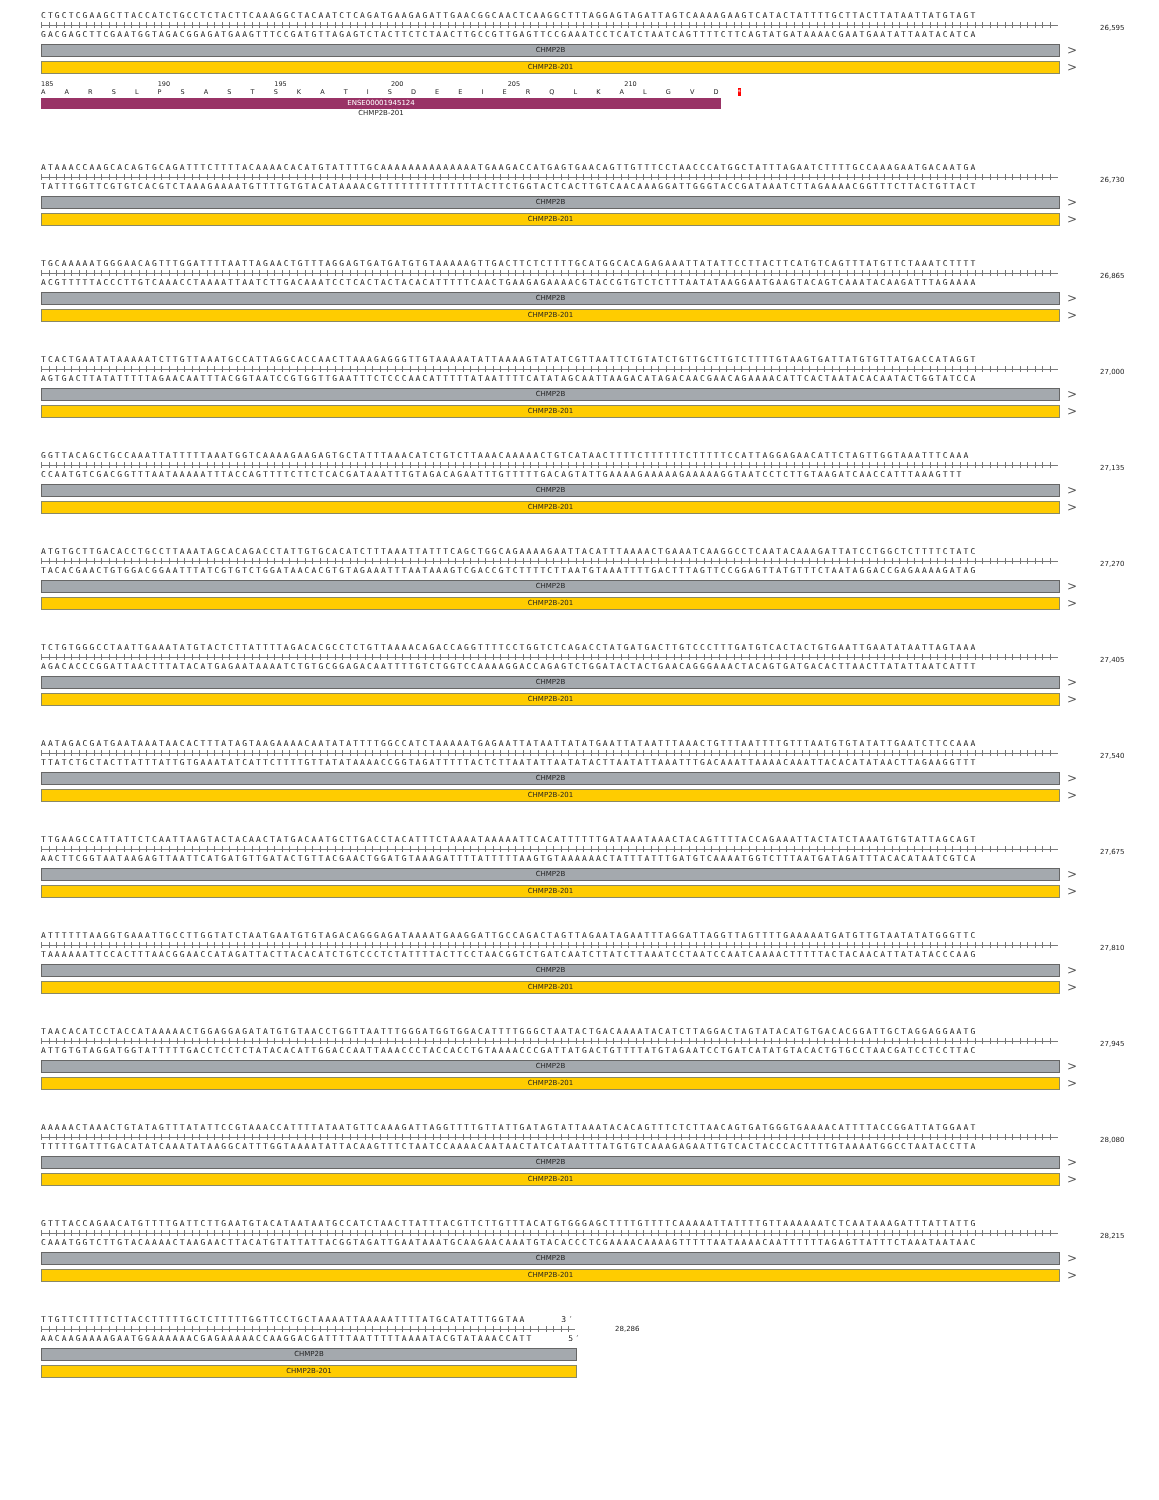CTGCTCGAAGCTTACCATCTGCCTCTACTTCAAAGGCTACAATCTCAGATGAAGAGATTGAACGGCAACTCAAGGCTTTAGGAGTAGATTAGTCAAAAGAAGTCATACTATTTTGCTTACTTATAATTATGTAGT
GACGAGCTTCGAATGGTAGACGGAGATGAAGTTTCCGATGTTAGAGTCTACTTCTCTAACTTGCCGTTGAGTTCCGAAATCCTCATCTAATCAGTTTTCTTCAGTATGATAAAACGAATGAATATTAATACATCA
CHMP2B >
CHMP2B-201 >
185 190 195 200 205 210
AARSLPSASTSKATISDEEIERQLKALGVD *
ENSE00001945124
CHMP2B-201
26,595
ATAAACCAAGCACAGTGCAGATTTCTTTTACAAAACACATGTATTTTGCAAAAAAAAAAAAAATGAAGACCATGAGTGAACAGTTGTTTCCTAACCCATGGCTATTTAGAATCTTTTGCCAAAGAATGACAATGA
TATTTGGTTCGTGTCACGTCTAAAGAAAATGTTTTGTGTACATAAAACGTTTTTTTTTTTTTTACTTCTGGTACTCACTTGTCAACAAAGGATTGGGTACCGATAAATCTTAGAAAACGGTTTCTTACTGTTACT
CHMP2B >
CHMP2B-201 >
26,730
TGCAAAAATGGGAACAGTTTGGATTTTAATTAGAACTGTTTAGGAGTGATGATGTGTAAAAAGTTGACTTCTCTTTTGCATGGCACAGAGAAATTATATTCCTTACTTCATGTCAGTTTATGTTCTAAATCTTTT
ACGTTTTTACCCTTGTCAAACCTAAAATTAATCTTGACAAATCCTCACTACTACACATTTTTCAACTGAAGAGAAAACGTACCGTGTCTCTTTAATATAAGGAATGAAGTACAGTCAAATACAAGATTTAGAAAA
CHMP2B >
CHMP2B-201 >
26,865
TCACTGAATATAAAAATCTTGTTAAATGCCATTAGGCACCAACTTAAAGAGGGTTGTAAAAATATTAAAAGTATATCGTTAATTCTGTATCTGTTGCTTGTCTTTTGTAAGTGATTATGTGTTATGACCATAGGT
AGTGACTTATATTTTTAGAACAATTTACGGTAATCCGTGGTTGAATTTCTCCCAACATTTTTATAATTTTCATATAGCAATTAAGACATAGACAACGAACAGAAAACATTCACTAATACACAATACTGGTATCCA
CHMP2B >
CHMP2B-201 >
27,000
GGTTACAGCTGCCAAATTATTTTTAAATGGTCAAAAGAAGAGTGCTATTTAAACATCTGTCTTAAACAAAAACTGTCATAACTTTTCTTTTTTCTTTTTCCATTAGGAGAACATTCTAGTTGGTAAATTTCAAA
CCAATGTCGACGGTTTAATAAAAATTTACCAGTTTTCTTCTCACGATAAATTTGTAGACAGAATTTGTTTTTGACAGTATTGAAAAGAAAAAGAAAAAGGTAATCCTCTTGTAAGATCAACCATTTAAAGTTT
CHMP2B >
CHMP2B-201 >
27,135
ATGTGCTTGACACCTGCCTTAAATAGCACAGACCTATTGTGCACATCTTTAAATTATTTCAGCTGGCAGAAAAGAATTACATTTAAAACTGAAATCAAGGCCTCAATACAAAGATTATCCTGGCTCTTTTCTATC
TACACGAACTGTGGACGGAATTTATCGTGTCTGGATAACACGTGTAGAAATTTAATAAAGTCGACCGTCTTTTCTTAATGTAAATTTTGACTTTAGTTCCGGAGTTATGTTTCTAATAGGACCGAGAAAAGATAG
CHMP2B >
CHMP2B-201 >
27,270
TCTGTGGGCCTAATTGAAATATGTACTCTTATTTTAGACACGCCTCTGTTAAAACAGACCAGGTTTTCCTGGTCTCAGACCTATGATGACTTGTCCCTTTGATGTCACTACTGTGAATTGAATATAATTAGTAAA
AGACACCCGGATTAACTTTATACATGAGAATAAAATCTGTGCGGAGACAATTTTGTCTGGTCCAAAAGGACCAGAGTCTGGATACTACTGAACAGGGAAACTACAGTGATGACACTTAACTTATATTAATCATTT
CHMP2B >
CHMP2B-201 >
27,405
AATAGACGATGAATAAATAACACTTTATAGTAAGAAAACAATATATTTTGGCCATCTAAAAATGAGAATTATAATTATATGAATTATAATTTAAACTGTTTAATTTTGTTTAATGTGTATATTGAATCTTCCAAA
TTATCTGCTACTTATTTATTGTGAAATATCATTCTTTTGTTATATAAAACCGGTAGATTTTTACTCTTAATATTAATATACTTAATATTAAATTTGACAAATTAAAACAAATTACACATATAACTTAGAAGGTTT
CHMP2B >
CHMP2B-201 >
27,540
TTGAAGCCATTATTCTCAATTAAGTACTACAACTATGACAATGCTTGACCTACATTTCTAAAATAAAAATTCACATTTTTTGATAAATAAACTACAGTTTTACCAGAAATTACTATCTAAATGTGTATTAGCAGT
AACTTCGGTAATAAGAGTTAATTCATGATGTTGATACTGTTACGAACTGGATGTAAAGATTTTATTTTTAAGTGTAAAAAACTATTTATTTGATGTCAAAATGGTCTTTAATGATAGATTTACACATAATCGTCA
CHMP2B >
CHMP2B-201 >
27,675
ATTTTTTAAGGTGAAATTGCCTTGGTATCTAATGAATGTGTAGACAGGGAGATAAAATGAAGGATTGCCAGACTAGTTAGAATAGAATTTAGGATTAGGTTAGTTTTGAAAAATGATGTTGTAATATATGGGTTC
TAAAAAATTCCACTTTAACGGAACCATAGATTACTTACACATCTGTCCCTCTATTTTACTTCCTAACGGTCTGATCAATCTTATCTTAAATCCTAATCCAATCAAAACTTTTTACTACAACATTATATACCCAAG
CHMP2B >
CHMP2B-201 >
27,810
TAACACATCCTACCATAAAAACTGGAGGAGATATGTGTAACCTGGTTAATTTGGGATGGTGGACATTTTGGGCTAATACTGACAAAATACATCTTAGGACTAGTATACATGTGACACGGATTGCTAGGAGGAATG
ATTGTGTAGGATGGTATTTTTGACCTCCTCTATACACATTGGACCAATTAAACCCTACCACCTGTAAAACCCGATTATGACTGTTTTATGTAGAATCCTGATCATATGTACACTGTGCCTAACGATCCTCCTTAC
CHMP2B >
CHMP2B-201 >
27,945
AAAAACTAAACTGTATAGTTTATATTCCGTAAACCATTTTATAATGTTCAAAGATTAGGTTTTGTTATTGATAGTATTAAATACACAGTTTCTCTTAACAGTGATGGGTGAAAACATTTTACCGGATTATGGAAT
TTTTTGATTTGACATATCAAATATAAGGCATTTGGTAAAATATTACAAGTTTCTAATCCAAAACAATAACTATCATAATTTATGTGTCAAAGAGAATTGTCACTACCCACTTTTGTAAAATGGCCTAATACCTTA
CHMP2B >
CHMP2B-201 >
28,080
GTTTACCAGAACATGTTTTGATTCTTGAATGTACATAATAATGCCATCTAACTTATTTACGTTCTTGTTTACATGTGGGAGCTTTTGTTTTCAAAAATTATTTTGTTAAAAAATCTCAATAAAGATTTATTATTG
CAAATGGTCTTGTACAAAACTAAGAACTTACATGTATTATTACGGTAGATTGAATAAATGCAAGAACAAATGTACACCCTCGAAAACAAAAGTTTTTAATAAAACAATTTTTTAGAGTTATTTCTAAATAATAAC
CHMP2B >
CHMP2B-201 >
28,215
TTGTTCTTTTCTTACCTTTTTGCTCTTTTTGGTTCCTGCTAAAATTAAAAATTTTATGCATATTTGGTAA 3′
28,286
AACAAGAAAAGAATGGAAAAAACGAGAAAAACCAAGGACGATTTTAATTTTTAAAATACGTATAAACCATT 5′
CHMP2B
CHMP2B-201